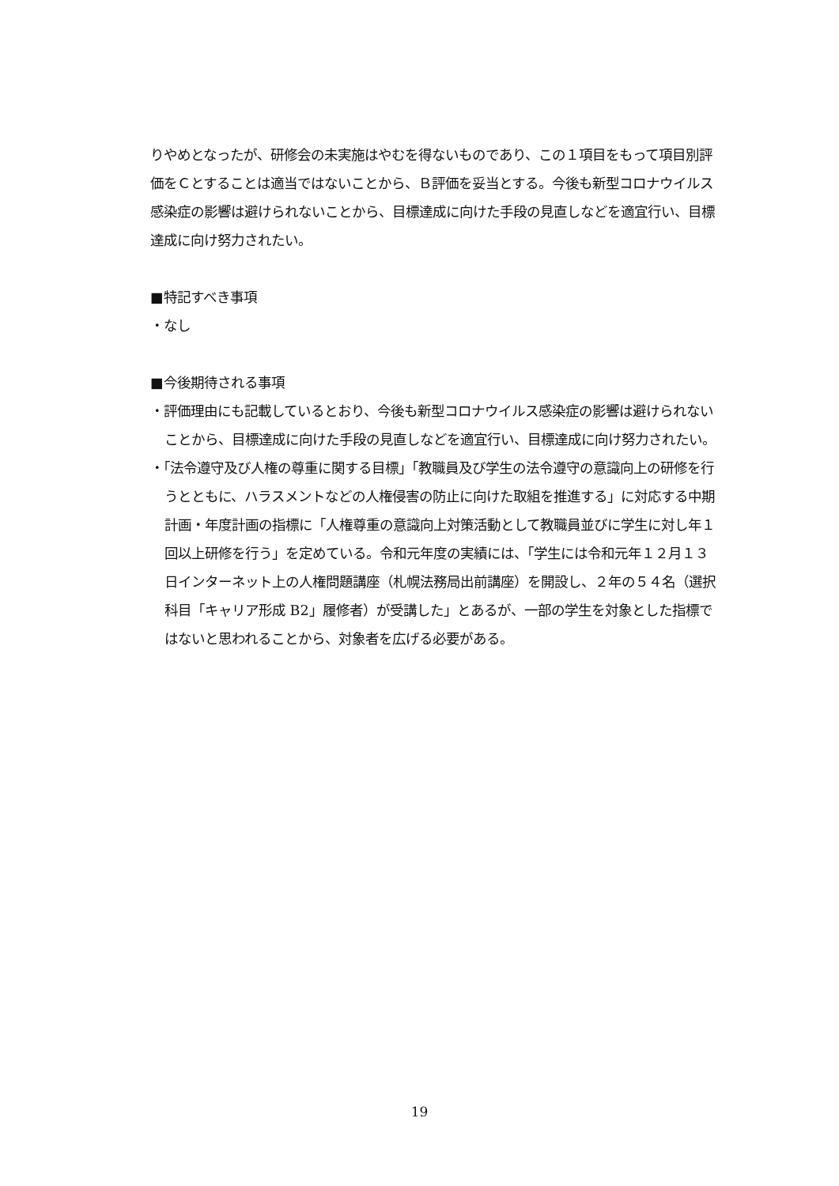りやめとなったが、研修会の未実施はやむを得ないものであり、この１項目をもって項目別評価をＣとすることは適当ではないことから、Ｂ評価を妥当とする。今後も新型コロナウイルス感染症の影響は避けられないことから、目標達成に向けた手段の見直しなどを適宜行い、目標達成に向け努力されたい。
■特記すべき事項
・なし
■今後期待される事項
・評価理由にも記載しているとおり、今後も新型コロナウイルス感染症の影響は避けられないことから、目標達成に向けた手段の見直しなどを適宜行い、目標達成に向け努力されたい。
・「法令遵守及び人権の尊重に関する目標」「教職員及び学生の法令遵守の意識向上の研修を行うとともに、ハラスメントなどの人権侵害の防止に向けた取組を推進する」に対応する中期計画・年度計画の指標に「人権尊重の意識向上対策活動として教職員並びに学生に対し年１回以上研修を行う」を定めている。令和元年度の実績には、「学生には令和元年１２月１３日インターネット上の人権問題講座（札幌法務局出前講座）を開設し、２年の５４名（選択科目「キャリア形成 B2」履修者）が受講した」とあるが、一部の学生を対象とした指標ではないと思われることから、対象者を広げる必要がある。
19